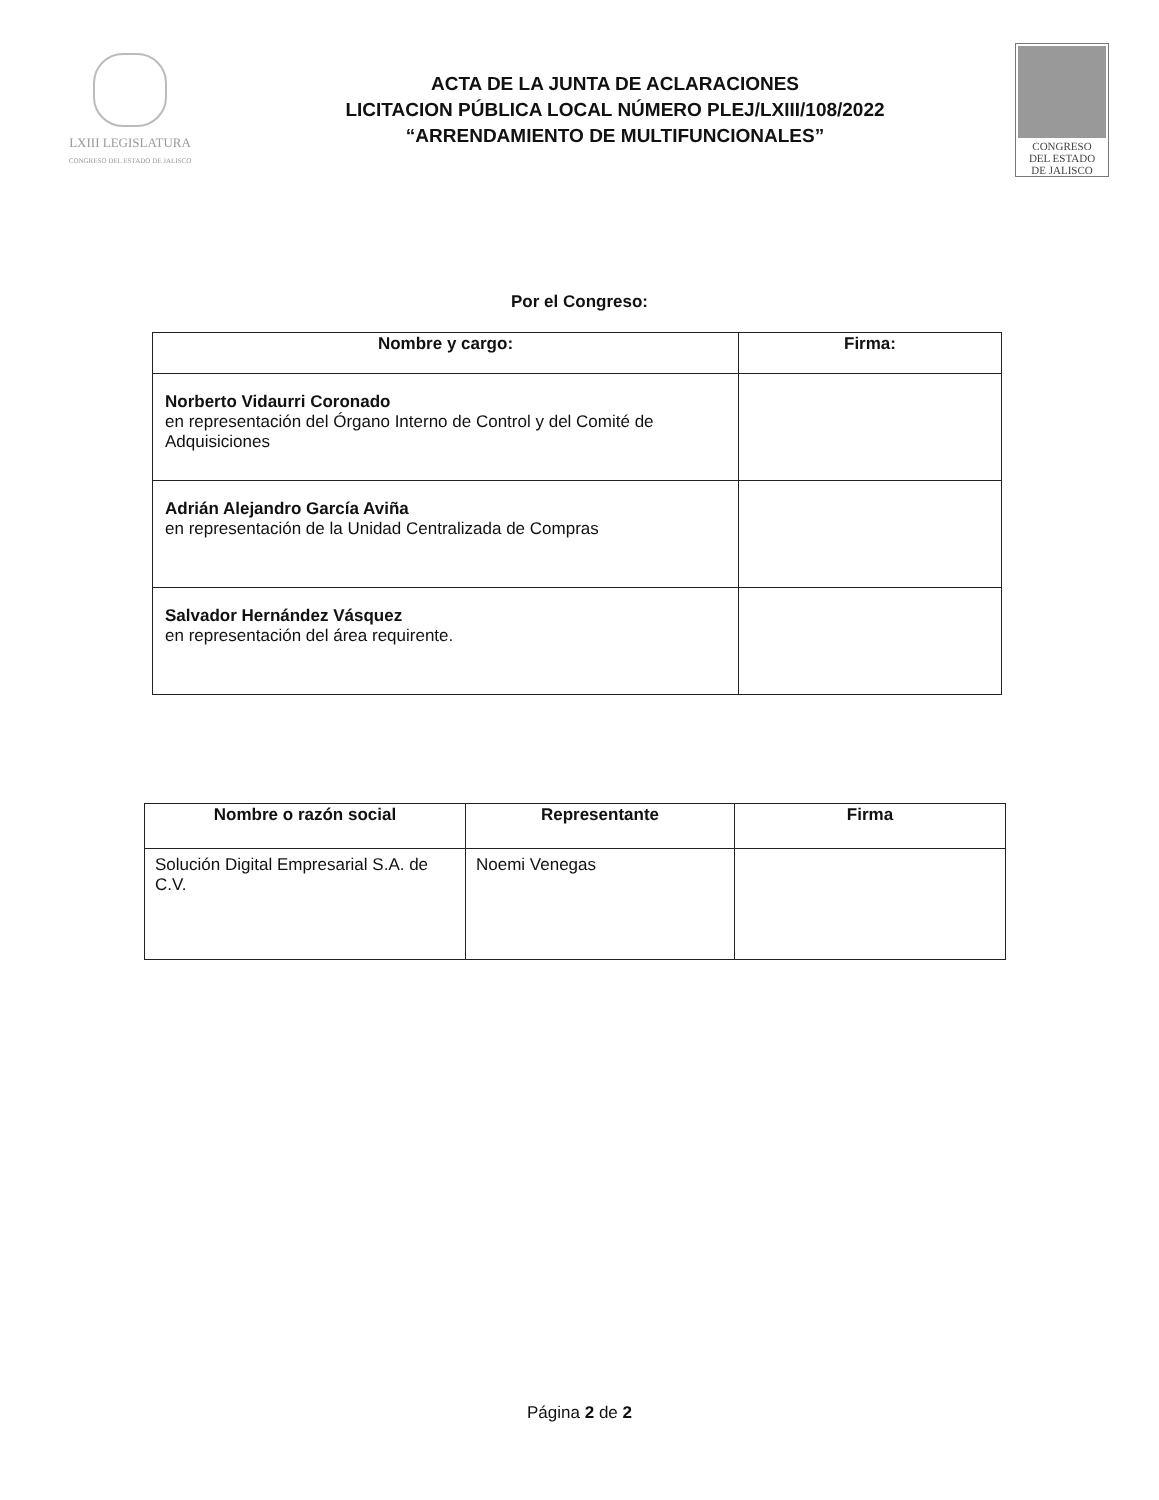LXIII LEGISLATURA
CONGRESO DEL ESTADO DE JALISCO
ACTA DE LA JUNTA DE ACLARACIONES
LICITACION PÚBLICA LOCAL NÚMERO PLEJ/LXIII/108/2022
“ARRENDAMIENTO DE MULTIFUNCIONALES”
CONGRESO
DEL ESTADO
DE JALISCO
Por el Congreso:
| Nombre y cargo: | Firma: |
| --- | --- |
| Norberto Vidaurri Coronado en representación del Órgano Interno de Control y del Comité de Adquisiciones | |
| Adrián Alejandro García Aviña en representación de la Unidad Centralizada de Compras | |
| Salvador Hernández Vásquez en representación del área requirente. | |
| Nombre o razón social | Representante | Firma |
| --- | --- | --- |
| Solución Digital Empresarial S.A. de C.V. | Noemi Venegas | |
Página 2 de 2